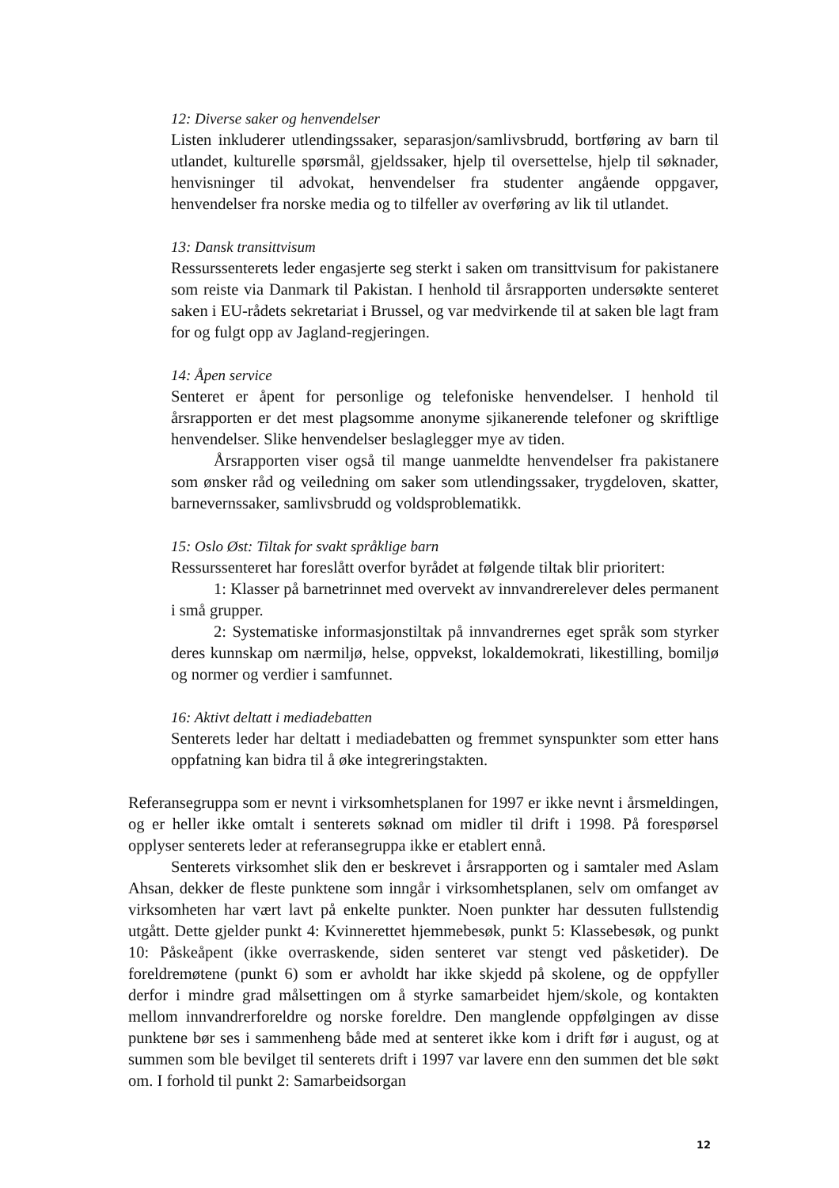12: Diverse saker og henvendelser
Listen inkluderer utlendingssaker, separasjon/samlivsbrudd, bortføring av barn til utlandet, kulturelle spørsmål, gjeldssaker, hjelp til oversettelse, hjelp til søknader, henvisninger til advokat, henvendelser fra studenter angående oppgaver, henvendelser fra norske media og to tilfeller av overføring av lik til utlandet.
13: Dansk transittvisum
Ressurssenterets leder engasjerte seg sterkt i saken om transittvisum for pakistanere som reiste via Danmark til Pakistan. I henhold til årsrapporten undersøkte senteret saken i EU-rådets sekretariat i Brussel, og var medvirkende til at saken ble lagt fram for og fulgt opp av Jagland-regjeringen.
14: Åpen service
Senteret er åpent for personlige og telefoniske henvendelser. I henhold til årsrapporten er det mest plagsomme anonyme sjikanerende telefoner og skriftlige henvendelser. Slike henvendelser beslaglegger mye av tiden.
Årsrapporten viser også til mange uanmeldte henvendelser fra pakistanere som ønsker råd og veiledning om saker som utlendingssaker, trygdeloven, skatter, barnevernssaker, samlivsbrudd og voldsproblematikk.
15: Oslo Øst: Tiltak for svakt språklige barn
Ressurssenteret har foreslått overfor byrådet at følgende tiltak blir prioritert:
1: Klasser på barnetrinnet med overvekt av innvandrerelever deles permanent i små grupper.
2: Systematiske informasjonstiltak på innvandrernes eget språk som styrker deres kunnskap om nærmiljø, helse, oppvekst, lokaldemokrati, likestilling, bomiljø og normer og verdier i samfunnet.
16: Aktivt deltatt i mediadebatten
Senterets leder har deltatt i mediadebatten og fremmet synspunkter som etter hans oppfatning kan bidra til å øke integreringstakten.
Referansegruppa som er nevnt i virksomhetsplanen for 1997 er ikke nevnt i årsmeldingen, og er heller ikke omtalt i senterets søknad om midler til drift i 1998. På forespørsel opplyser senterets leder at referansegruppa ikke er etablert ennå.
Senterets virksomhet slik den er beskrevet i årsrapporten og i samtaler med Aslam Ahsan, dekker de fleste punktene som inngår i virksomhetsplanen, selv om omfanget av virksomheten har vært lavt på enkelte punkter. Noen punkter har dessuten fullstendig utgått. Dette gjelder punkt 4: Kvinnerettet hjemmebesøk, punkt 5: Klassebesøk, og punkt 10: Påskeåpent (ikke overraskende, siden senteret var stengt ved påsketider). De foreldremøtene (punkt 6) som er avholdt har ikke skjedd på skolene, og de oppfyller derfor i mindre grad målsettingen om å styrke samarbeidet hjem/skole, og kontakten mellom innvandrerforeldre og norske foreldre. Den manglende oppfølgingen av disse punktene bør ses i sammenheng både med at senteret ikke kom i drift før i august, og at summen som ble bevilget til senterets drift i 1997 var lavere enn den summen det ble søkt om. I forhold til punkt 2: Samarbeidsorgan
12